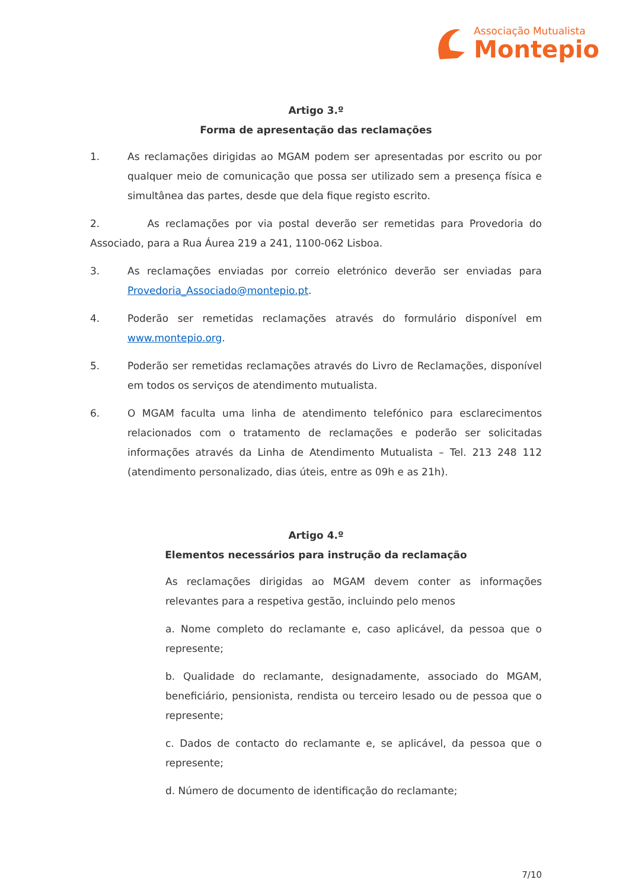Associação Mutualista
Montepio
Artigo 3.º
Forma de apresentação das reclamações
1. As reclamações dirigidas ao MGAM podem ser apresentadas por escrito ou por qualquer meio de comunicação que possa ser utilizado sem a presença física e simultânea das partes, desde que dela fique registo escrito.
2. As reclamações por via postal deverão ser remetidas para Provedoria do Associado, para a Rua Áurea 219 a 241, 1100-062 Lisboa.
3. As reclamações enviadas por correio eletrónico deverão ser enviadas para Provedoria_Associado@montepio.pt.
4. Poderão ser remetidas reclamações através do formulário disponível em www.montepio.org.
5. Poderão ser remetidas reclamações através do Livro de Reclamações, disponível em todos os serviços de atendimento mutualista.
6. O MGAM faculta uma linha de atendimento telefónico para esclarecimentos relacionados com o tratamento de reclamações e poderão ser solicitadas informações através da Linha de Atendimento Mutualista – Tel. 213 248 112 (atendimento personalizado, dias úteis, entre as 09h e as 21h).
Artigo 4.º
Elementos necessários para instrução da reclamação
As reclamações dirigidas ao MGAM devem conter as informações relevantes para a respetiva gestão, incluindo pelo menos
a. Nome completo do reclamante e, caso aplicável, da pessoa que o represente;
b. Qualidade do reclamante, designadamente, associado do MGAM, beneficiário, pensionista, rendista ou terceiro lesado ou de pessoa que o represente;
c. Dados de contacto do reclamante e, se aplicável, da pessoa que o represente;
d. Número de documento de identificação do reclamante;
7/10